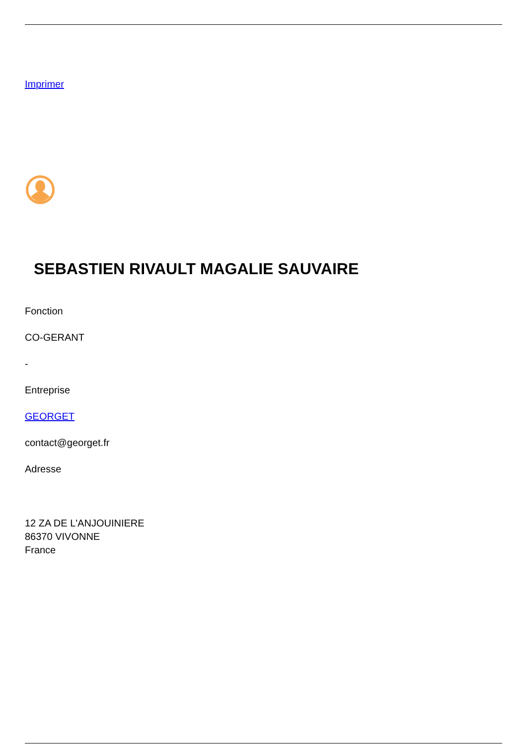Imprimer
SEBASTIEN RIVAULT MAGALIE SAUVAIRE
Fonction
CO-GERANT
-
Entreprise
GEORGET
contact@georget.fr
Adresse
12 ZA DE L'ANJOUINIERE
86370 VIVONNE
France